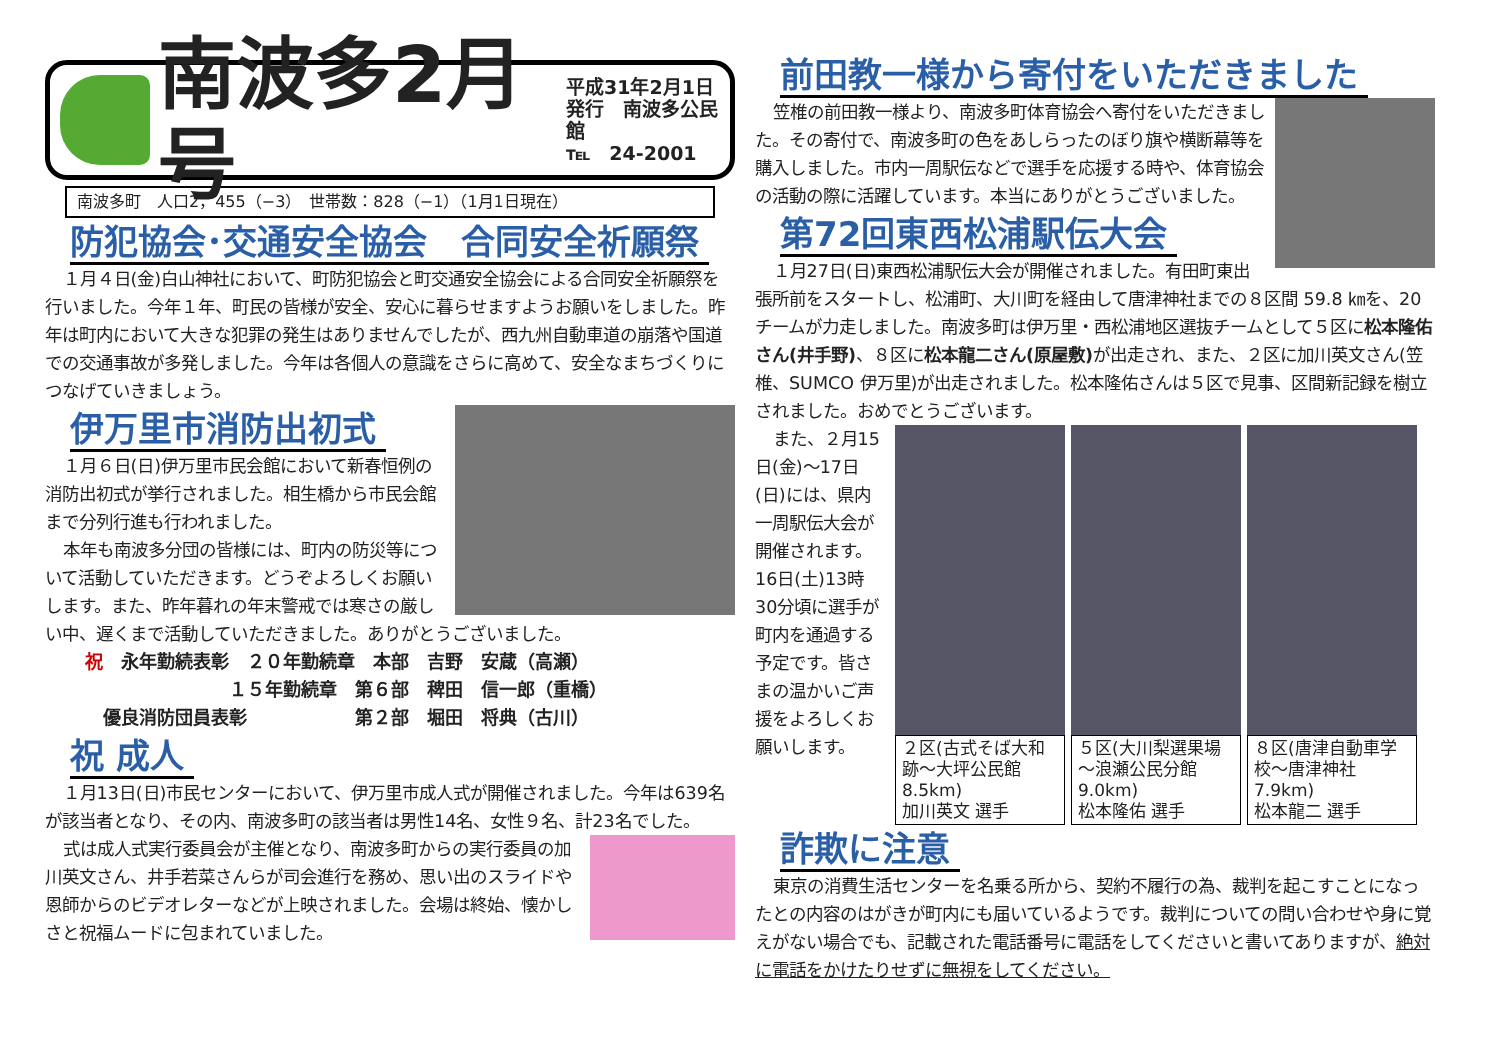南波多2月号
平成31年2月1日
発行　南波多公民館
℡　24-2001
南波多町　人口2，455（−3）　世帯数：828（−1）（1月1日現在）
防犯協会･交通安全協会　合同安全祈願祭
１月４日(金)白山神社において、町防犯協会と町交通安全協会による合同安全祈願祭を行いました。今年１年、町民の皆様が安全、安心に暮らせますようお願いをしました。昨年は町内において大きな犯罪の発生はありませんでしたが、西九州自動車道の崩落や国道での交通事故が多発しました。今年は各個人の意識をさらに高めて、安全なまちづくりにつなげていきましょう。
伊万里市消防出初式
１月６日(日)伊万里市民会館において新春恒例の消防出初式が挙行されました。相生橋から市民会館まで分列行進も行われました。
本年も南波多分団の皆様には、町内の防災等について活動していただきます。どうぞよろしくお願いします。また、昨年暮れの年末警戒では寒さの厳しい中、遅くまで活動していただきました。ありがとうございました。
祝　永年勤続表彰　２０年勤続章　本部　吉野　安蔵（高瀬）
　　　　　　　　１５年勤続章　第６部　稗田　信一郎（重橋）
　優良消防団員表彰　　　　　　第２部　堀田　将典（古川）
祝 成人
１月13日(日)市民センターにおいて、伊万里市成人式が開催されました。今年は639名が該当者となり、その内、南波多町の該当者は男性14名、女性９名、計23名でした。
式は成人式実行委員会が主催となり、南波多町からの実行委員の加川英文さん、井手若菜さんらが司会進行を務め、思い出のスライドや恩師からのビデオレターなどが上映されました。会場は終始、懐かしさと祝福ムードに包まれていました。
前田教一様から寄付をいただきました
笠椎の前田教一様より、南波多町体育協会へ寄付をいただきました。その寄付で、南波多町の色をあしらったのぼり旗や横断幕等を購入しました。市内一周駅伝などで選手を応援する時や、体育協会の活動の際に活躍しています。本当にありがとうございました。
第72回東西松浦駅伝大会
１月27日(日)東西松浦駅伝大会が開催されました。有田町東出張所前をスタートし、松浦町、大川町を経由して唐津神社までの８区間 59.8 ㎞を、20チームが力走しました。南波多町は伊万里・西松浦地区選抜チームとして５区に松本隆佑さん(井手野)、８区に松本龍二さん(原屋敷) が出走され、また、２区に加川英文さん(笠椎、SUMCO 伊万里)が出走されました。松本隆佑さんは５区で見事、区間新記録を樹立されました。おめでとうございます。
また、２月15日(金)～17日(日)には、県内一周駅伝大会が開催されます。16日(土)13時30分頃に選手が町内を通過する予定です。皆さまの温かいご声援をよろしくお願いします。
２区(古式そば大和跡～大坪公民館8.5km)
加川英文 選手
５区(大川梨選果場～浪瀬公民分館 9.0km)
松本隆佑 選手
８区(唐津自動車学校～唐津神社7.9km)
松本龍二 選手
詐欺に注意
東京の消費生活センターを名乗る所から、契約不履行の為、裁判を起こすことになったとの内容のはがきが町内にも届いているようです。裁判についての問い合わせや身に覚えがない場合でも、記載された電話番号に電話をしてくださいと書いてありますが、絶対に電話をかけたりせずに無視をしてください。